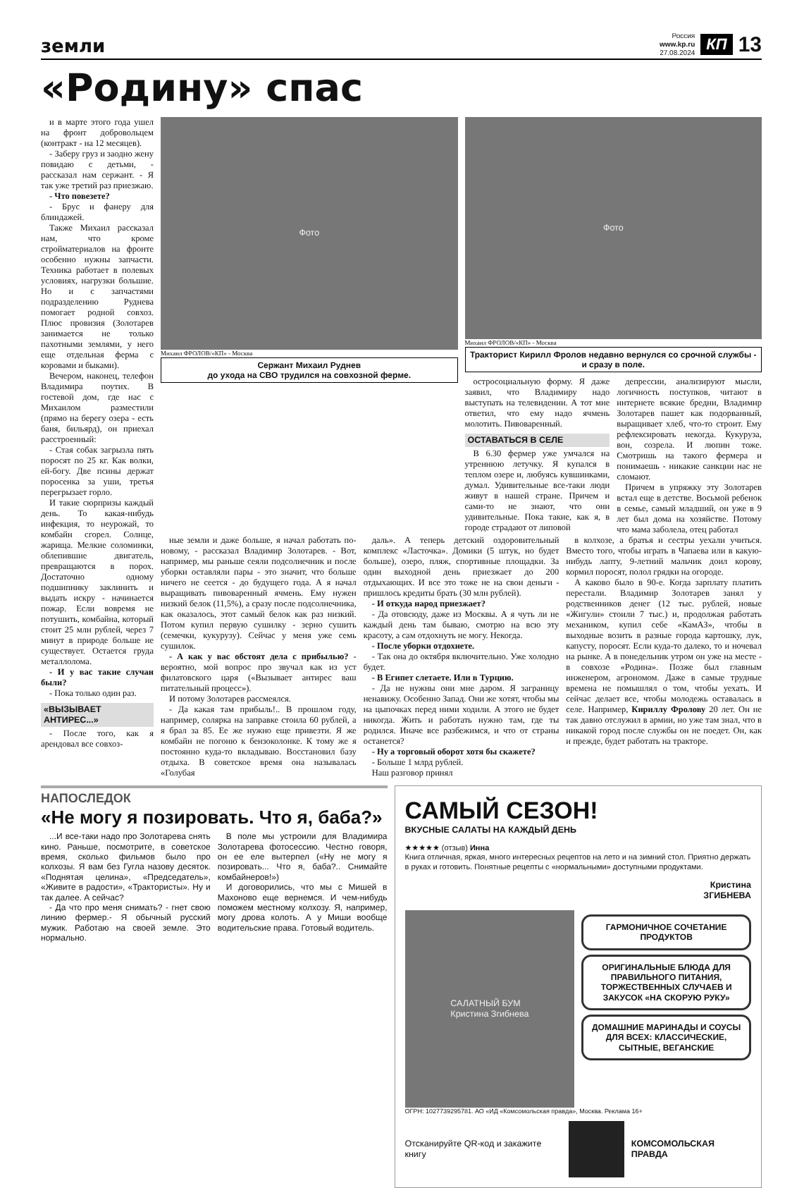земли Россия
www.kp.ru
27.08.2024 КП 13
«Родину» спас
и в марте этого года ушел на фронт добровольцем (контракт - на 12 месяцев).
- Заберу груз и заодно жену повидаю с детьми, - рассказал нам сержант. - Я так уже третий раз приезжаю.
- Что повезете?
- Брус и фанеру для блиндажей.
Также Михаил рассказал нам, что кроме стройматериалов на фронте особенно нужны запчасти. Техника работает в полевых условиях, нагрузки большие. Но и с запчастями подразделению Руднева помогает родной совхоз. Плюс провизия (Золотарев занимается не только пахотными землями, у него еще отдельная ферма с коровами и быками).
Вечером, наконец, телефон Владимира поутих. В гостевой дом, где нас с Михаилом разместили (прямо на берегу озера - есть баня, бильярд), он приехал расстроенный:
- Стая собак загрызла пять поросят по 25 кг. Как волки, ей-богу. Две псины держат поросенка за уши, третья перегрызает горло.
И такие сюрпризы каждый день. То какая-нибудь инфекция, то неурожай, то комбайн сгорел. Солнце, жарища. Мелкие соломинки, облепившие двигатель, превращаются в порох. Достаточно одному подшипнику заклинить и выдать искру - начинается пожар. Если вовремя не потушить, комбайна, который стоит 25 млн рублей, через 7 минут в природе больше не существует. Остается груда металлолома.
- И у вас такие случаи были?
- Пока только один раз.
«ВЫЗЫВАЕТ АНТИРЕС...»
- После того, как я арендовал все совхоз-
Фото
Михаил ФРОЛОВ/«КП» - Москва
Сержант Михаил Руднев
до ухода на СВО трудился на совхозной ферме.
Фото
Михаил ФРОЛОВ/«КП» - Москва
Тракторист Кирилл Фролов недавно вернулся со срочной службы - и сразу в поле.
остросоциальную форму. Я даже заявил, что Владимиру надо выступать на телевидении. А тот мне ответил, что ему надо ячмень молотить. Пивоваренный.
ОСТАВАТЬСЯ В СЕЛЕ
В 6.30 фермер уже умчался на утреннюю летучку. Я купался в теплом озере и, любуясь кувшинками, думал. Удивительные все-таки люди живут в нашей стране. Причем и сами-то не знают, что они удивительные. Пока такие, как я, в городе страдают от липовой
депрессии, анализируют мысли, логичность поступков, читают в интернете всякие бредни, Владимир Золотарев пашет как подорванный, выращивает хлеб, что-то строит. Ему рефлексировать некогда. Кукуруза, вон, созрела. И люпин тоже. Смотришь на такого фермера и понимаешь - никакие санкции нас не сломают.
Причем в упряжку эту Золотарев встал еще в детстве. Восьмой ребенок в семье, самый младший, он уже в 9 лет был дома на хозяйстве. Потому что мама заболела, отец работал
ные земли и даже больше, я начал работать по-новому, - рассказал Владимир Золотарев. - Вот, например, мы раньше сеяли подсолнечник и после уборки оставляли пары - это значит, что больше ничего не сеется - до будущего года. А я начал выращивать пивоваренный ячмень. Ему нужен низкий белок (11,5%), а сразу после подсолнечника, как оказалось, этот самый белок как раз низкий. Потом купил первую сушилку - зерно сушить (семечки, кукурузу). Сейчас у меня уже семь сушилок.
- А как у вас обстоят дела с прибылью? - вероятно, мой вопрос про звучал как из уст филатовского царя («Вызывает антирес ваш питательный процесс»).
И потому Золотарев рассмеялся.
- Да какая там прибыль!.. В прошлом году, например, солярка на заправке стоила 60 рублей, а я брал за 85. Ее же нужно еще привезти. Я же комбайн не погоню к бензоколонке. К тому же я постоянно куда-то вкладываю. Восстановил базу отдыха. В советское время она называлась «Голубая
даль». А теперь детский оздоровительный комплекс «Ласточка». Домики (5 штук, но будет больше), озеро, пляж, спортивные площадки. За один выходной день приезжает до 200 отдыхающих. И все это тоже не на свои деньги - пришлось кредиты брать (30 млн рублей).
- И откуда народ приезжает?
- Да отовсюду, даже из Москвы. А я чуть ли не каждый день там бываю, смотрю на всю эту красоту, а сам отдохнуть не могу. Некогда.
- После уборки отдохнете.
- Так она до октября включительно. Уже холодно будет.
- В Египет слетаете. Или в Турцию.
- Да не нужны они мне даром. Я заграницу ненавижу. Особенно Запад. Они же хотят, чтобы мы на цыпочках перед ними ходили. А этого не будет никогда. Жить и работать нужно там, где ты родился. Иначе все разбежимся, и что от страны останется?
- Ну а торговый оборот хотя бы скажете?
- Больше 1 млрд рублей.
Наш разговор принял
в колхозе, а братья и сестры уехали учиться. Вместо того, чтобы играть в Чапаева или в какую-нибудь лапту, 9-летний мальчик доил корову, кормил поросят, полол грядки на огороде.
А каково было в 90-е. Когда зарплату платить перестали. Владимир Золотарев занял у родственников денег (12 тыс. рублей, новые «Жигули» стоили 7 тыс.) и, продолжая работать механиком, купил себе «КамАЗ», чтобы в выходные возить в разные города картошку, лук, капусту, поросят. Если куда-то далеко, то и ночевал на рынке. А в понедельник утром он уже на месте - в совхозе «Родина». Позже был главным инженером, агрономом. Даже в самые трудные времена не помышлял о том, чтобы уехать. И сейчас делает все, чтобы молодежь оставалась в селе. Например, Кириллу Фролову 20 лет. Он не так давно отслужил в армии, но уже там знал, что в никакой город после службы он не поедет. Он, как и прежде, будет работать на тракторе.
НАПОСЛЕДОК
«Не могу я позировать. Что я, баба?»
...И все-таки надо про Золотарева снять кино. Раньше, посмотрите, в советское время, сколько фильмов было про колхозы. Я вам без Гугла назову десяток. «Поднятая целина», «Председатель», «Живите в радости», «Трактористы». Ну и так далее. А сейчас?
- Да что про меня снимать? - гнет свою линию фермер.- Я обычный русский мужик. Работаю на своей земле. Это нормально.
В поле мы устроили для Владимира Золотарева фотосессию. Честно говоря, он ее еле вытерпел («Ну не могу я позировать... Что я, баба?.. Снимайте комбайнеров!»)
И договорились, что мы с Мишей в Махоново еще вернемся. И чем-нибудь поможем местному колхозу. Я, например, могу дрова колоть. А у Миши вообще водительские права. Готовый водитель.
САМЫЙ СЕЗОН!
ВКУСНЫЕ САЛАТЫ НА КАЖДЫЙ ДЕНЬ
★★★★★ (отзыв) Инна
Книга отличная, яркая, много интересных рецептов на лето и на зимний стол. Приятно держать в руках и готовить. Понятные рецепты с «нормальными» доступными продуктами.
Кристина
ЗГИБНЕВА
САЛАТНЫЙ БУМ
Кристина Згибнева
ГАРМОНИЧНОЕ СОЧЕТАНИЕ ПРОДУКТОВ
ОРИГИНАЛЬНЫЕ БЛЮДА ДЛЯ ПРАВИЛЬНОГО ПИТАНИЯ, ТОРЖЕСТВЕННЫХ СЛУЧАЕВ И ЗАКУСОК «НА СКОРУЮ РУКУ»
ДОМАШНИЕ МАРИНАДЫ И СОУСЫ ДЛЯ ВСЕХ: КЛАССИЧЕСКИЕ, СЫТНЫЕ, ВЕГАНСКИЕ
ОГРН: 1027739295781. АО «ИД «Комсомольская правда», Москва. Реклама 16+
Отсканируйте QR-код и закажите книгу КОМСОМОЛЬСКАЯ ПРАВДА